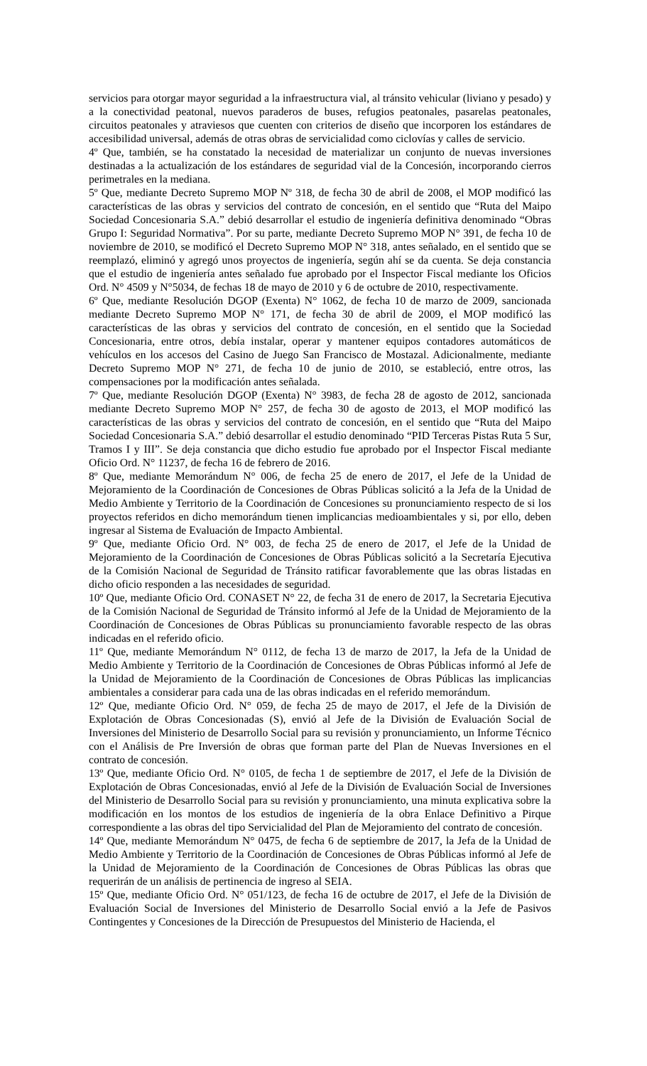servicios para otorgar mayor seguridad a la infraestructura vial, al tránsito vehicular (liviano y pesado) y a la conectividad peatonal, nuevos paraderos de buses, refugios peatonales, pasarelas peatonales, circuitos peatonales y atraviesos que cuenten con criterios de diseño que incorporen los estándares de accesibilidad universal, además de otras obras de servicialidad como ciclovías y calles de servicio.
4º Que, también, se ha constatado la necesidad de materializar un conjunto de nuevas inversiones destinadas a la actualización de los estándares de seguridad vial de la Concesión, incorporando cierros perimetrales en la mediana.
5º Que, mediante Decreto Supremo MOP Nº 318, de fecha 30 de abril de 2008, el MOP modificó las características de las obras y servicios del contrato de concesión, en el sentido que “Ruta del Maipo Sociedad Concesionaria S.A.” debió desarrollar el estudio de ingeniería definitiva denominado “Obras Grupo I: Seguridad Normativa”. Por su parte, mediante Decreto Supremo MOP N° 391, de fecha 10 de noviembre de 2010, se modificó el Decreto Supremo MOP N° 318, antes señalado, en el sentido que se reemplazó, eliminó y agregó unos proyectos de ingeniería, según ahí se da cuenta. Se deja constancia que el estudio de ingeniería antes señalado fue aprobado por el Inspector Fiscal mediante los Oficios Ord. N° 4509 y N°5034, de fechas 18 de mayo de 2010 y 6 de octubre de 2010, respectivamente.
6º Que, mediante Resolución DGOP (Exenta) N° 1062, de fecha 10 de marzo de 2009, sancionada mediante Decreto Supremo MOP N° 171, de fecha 30 de abril de 2009, el MOP modificó las características de las obras y servicios del contrato de concesión, en el sentido que la Sociedad Concesionaria, entre otros, debía instalar, operar y mantener equipos contadores automáticos de vehículos en los accesos del Casino de Juego San Francisco de Mostazal. Adicionalmente, mediante Decreto Supremo MOP N° 271, de fecha 10 de junio de 2010, se estableció, entre otros, las compensaciones por la modificación antes señalada.
7º Que, mediante Resolución DGOP (Exenta) N° 3983, de fecha 28 de agosto de 2012, sancionada mediante Decreto Supremo MOP N° 257, de fecha 30 de agosto de 2013, el MOP modificó las características de las obras y servicios del contrato de concesión, en el sentido que “Ruta del Maipo Sociedad Concesionaria S.A.” debió desarrollar el estudio denominado “PID Terceras Pistas Ruta 5 Sur, Tramos I y III”. Se deja constancia que dicho estudio fue aprobado por el Inspector Fiscal mediante Oficio Ord. N° 11237, de fecha 16 de febrero de 2016.
8º Que, mediante Memorándum N° 006, de fecha 25 de enero de 2017, el Jefe de la Unidad de Mejoramiento de la Coordinación de Concesiones de Obras Públicas solicitó a la Jefa de la Unidad de Medio Ambiente y Territorio de la Coordinación de Concesiones su pronunciamiento respecto de si los proyectos referidos en dicho memorándum tienen implicancias medioambientales y si, por ello, deben ingresar al Sistema de Evaluación de Impacto Ambiental.
9º Que, mediante Oficio Ord. N° 003, de fecha 25 de enero de 2017, el Jefe de la Unidad de Mejoramiento de la Coordinación de Concesiones de Obras Públicas solicitó a la Secretaría Ejecutiva de la Comisión Nacional de Seguridad de Tránsito ratificar favorablemente que las obras listadas en dicho oficio responden a las necesidades de seguridad.
10º Que, mediante Oficio Ord. CONASET N° 22, de fecha 31 de enero de 2017, la Secretaria Ejecutiva de la Comisión Nacional de Seguridad de Tránsito informó al Jefe de la Unidad de Mejoramiento de la Coordinación de Concesiones de Obras Públicas su pronunciamiento favorable respecto de las obras indicadas en el referido oficio.
11º Que, mediante Memorándum N° 0112, de fecha 13 de marzo de 2017, la Jefa de la Unidad de Medio Ambiente y Territorio de la Coordinación de Concesiones de Obras Públicas informó al Jefe de la Unidad de Mejoramiento de la Coordinación de Concesiones de Obras Públicas las implicancias ambientales a considerar para cada una de las obras indicadas en el referido memorándum.
12º Que, mediante Oficio Ord. N° 059, de fecha 25 de mayo de 2017, el Jefe de la División de Explotación de Obras Concesionadas (S), envió al Jefe de la División de Evaluación Social de Inversiones del Ministerio de Desarrollo Social para su revisión y pronunciamiento, un Informe Técnico con el Análisis de Pre Inversión de obras que forman parte del Plan de Nuevas Inversiones en el contrato de concesión.
13º Que, mediante Oficio Ord. N° 0105, de fecha 1 de septiembre de 2017, el Jefe de la División de Explotación de Obras Concesionadas, envió al Jefe de la División de Evaluación Social de Inversiones del Ministerio de Desarrollo Social para su revisión y pronunciamiento, una minuta explicativa sobre la modificación en los montos de los estudios de ingeniería de la obra Enlace Definitivo a Pirque correspondiente a las obras del tipo Servicialidad del Plan de Mejoramiento del contrato de concesión.
14º Que, mediante Memorándum N° 0475, de fecha 6 de septiembre de 2017, la Jefa de la Unidad de Medio Ambiente y Territorio de la Coordinación de Concesiones de Obras Públicas informó al Jefe de la Unidad de Mejoramiento de la Coordinación de Concesiones de Obras Públicas las obras que requerirán de un análisis de pertinencia de ingreso al SEIA.
15º Que, mediante Oficio Ord. N° 051/123, de fecha 16 de octubre de 2017, el Jefe de la División de Evaluación Social de Inversiones del Ministerio de Desarrollo Social envió a la Jefe de Pasivos Contingentes y Concesiones de la Dirección de Presupuestos del Ministerio de Hacienda, el